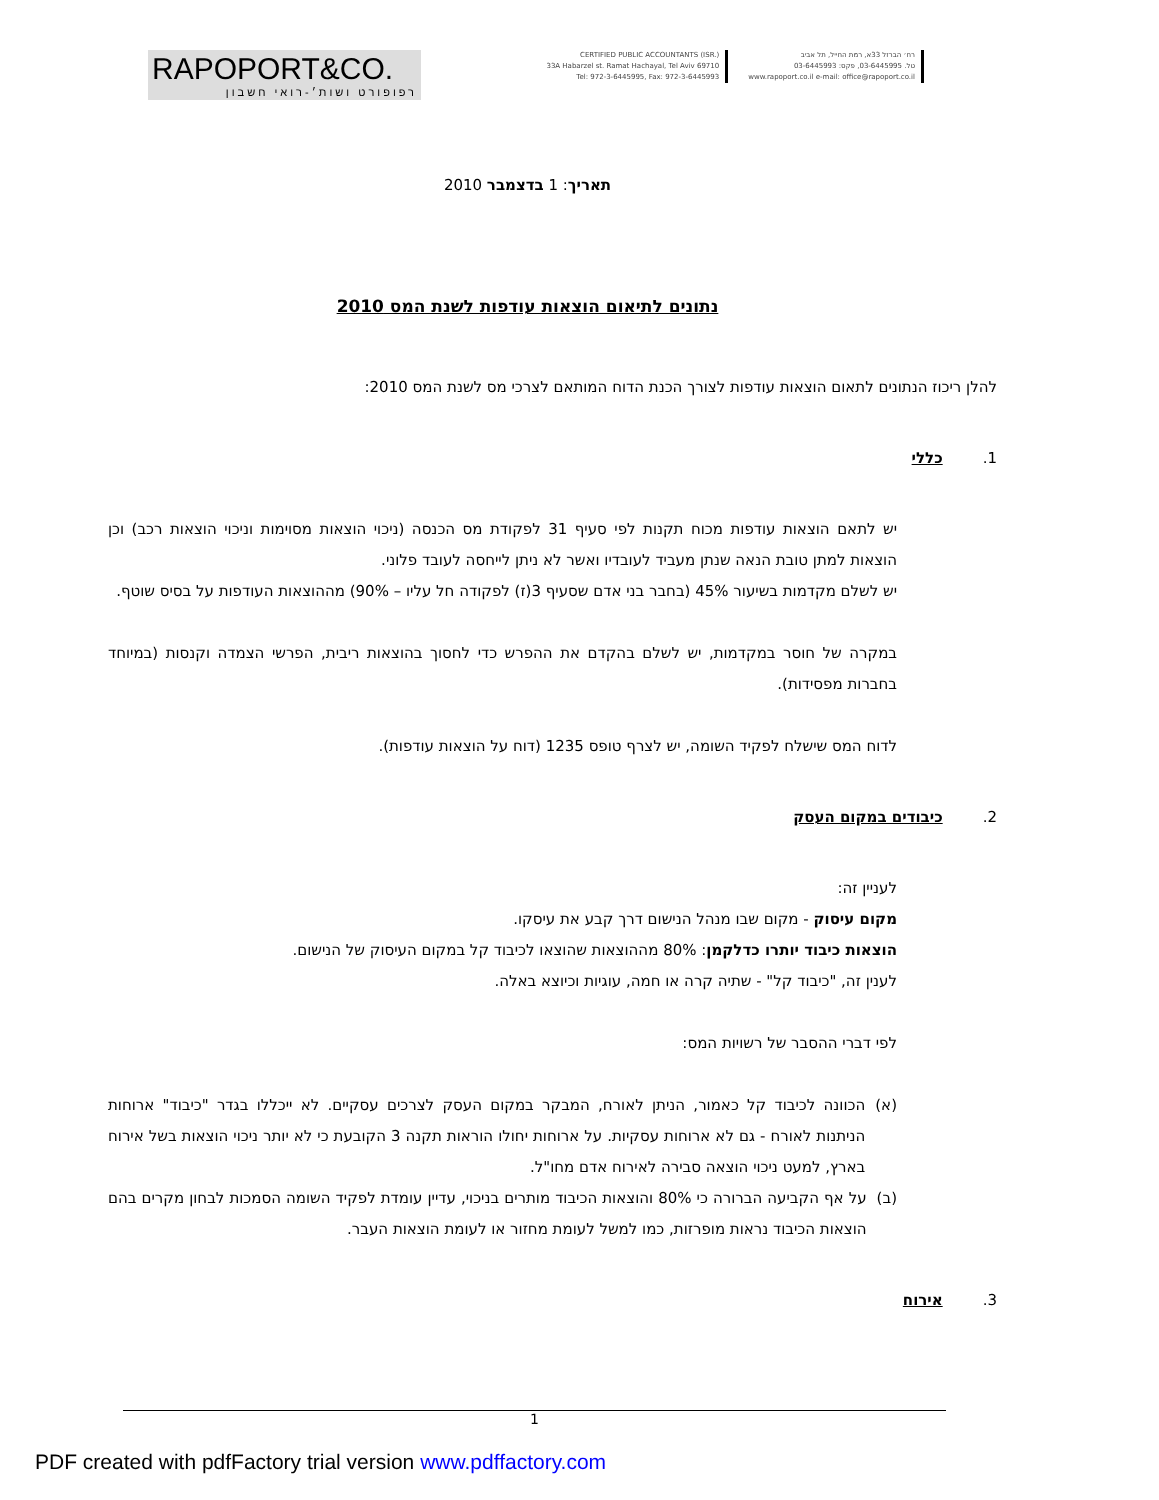RAPOPORT&CO.
רפופורט ושות׳-רואי חשבון
CERTIFIED PUBLIC ACCOUNTANTS (ISR.)
33A Habarzel st. Ramat Hachayal, Tel Aviv 69710
Tel: 972-3-6445995, Fax: 972-3-6445993
רח׳ הברזל 33א, רמת החייל, תל אביב
טל. 03-6445995, פקס: 03-6445993
www.rapoport.co.il e-mail: office@rapoport.co.il
תאריך: 1 בדצמבר 2010
נתונים לתיאום הוצאות עודפות לשנת המס 2010
להלן ריכוז הנתונים לתאום הוצאות עודפות לצורך הכנת הדוח המותאם לצרכי מס לשנת המס 2010:
1. כללי
יש לתאם הוצאות עודפות מכוח תקנות לפי סעיף 31 לפקודת מס הכנסה (ניכוי הוצאות מסוימות וניכוי הוצאות רכב) וכן הוצאות למתן טובת הנאה שנתן מעביד לעובדיו ואשר לא ניתן לייחסה לעובד פלוני.
יש לשלם מקדמות בשיעור 45% (בחבר בני אדם שסעיף 3(ז) לפקודה חל עליו – 90%) מההוצאות העודפות על בסיס שוטף.
במקרה של חוסר במקדמות, יש לשלם בהקדם את ההפרש כדי לחסוך בהוצאות ריבית, הפרשי הצמדה וקנסות (במיוחד בחברות מפסידות).
לדוח המס שישלח לפקיד השומה, יש לצרף טופס 1235 (דוח על הוצאות עודפות).
2. כיבודים במקום העסק
לעניין זה:
מקום עיסוק - מקום שבו מנהל הנישום דרך קבע את עיסקו.
הוצאות כיבוד יותרו כדלקמן: 80% מההוצאות שהוצאו לכיבוד קל במקום העיסוק של הנישום.
לענין זה, "כיבוד קל" - שתיה קרה או חמה, עוגיות וכיוצא באלה.
לפי דברי ההסבר של רשויות המס:
(א) הכוונה לכיבוד קל כאמור, הניתן לאורח, המבקר במקום העסק לצרכים עסקיים. לא ייכללו בגדר "כיבוד" ארוחות הניתנות לאורח - גם לא ארוחות עסקיות. על ארוחות יחולו הוראות תקנה 3 הקובעת כי לא יותר ניכוי הוצאות בשל אירוח בארץ, למעט ניכוי הוצאה סבירה לאירוח אדם מחו"ל.
(ב) על אף הקביעה הברורה כי 80% והוצאות הכיבוד מותרים בניכוי, עדיין עומדת לפקיד השומה הסמכות לבחון מקרים בהם הוצאות הכיבוד נראות מופרזות, כמו למשל לעומת מחזור או לעומת הוצאות העבר.
3. אירוח
1
PDF created with pdfFactory trial version www.pdffactory.com